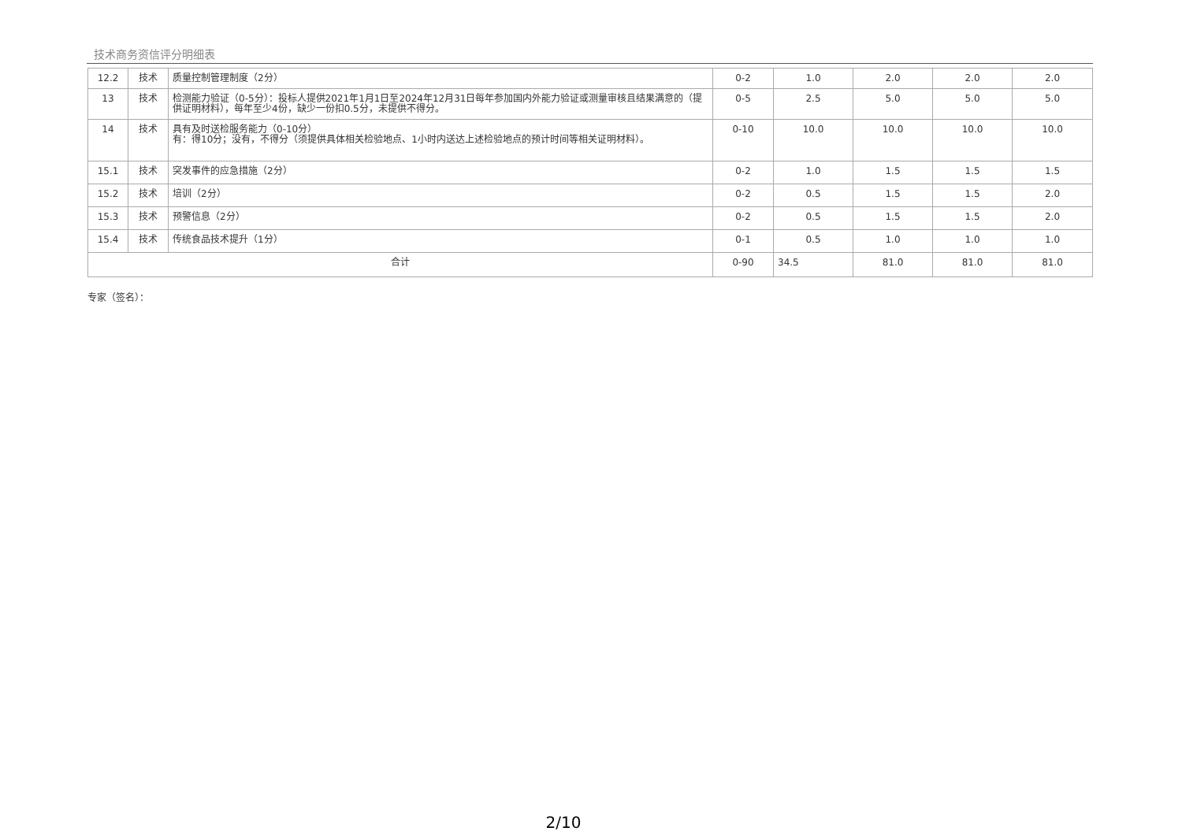技术商务资信评分明细表
| 12.2 | 技术 | 质量控制管理制度（2分） | 0-2 | 1.0 | 2.0 | 2.0 | 2.0 |
| 13 | 技术 | 检测能力验证（0-5分）：投标人提供2021年1月1日至2024年12月31日每年参加国内外能力验证或测量审核且结果满意的（提供证明材料），每年至少4份，缺少一份扣0.5分，未提供不得分。 | 0-5 | 2.5 | 5.0 | 5.0 | 5.0 |
| 14 | 技术 | 具有及时送检服务能力（0-10分） 有：得10分；没有，不得分（须提供具体相关检验地点、1小时内送达上述检验地点的预计时间等相关证明材料）。 | 0-10 | 10.0 | 10.0 | 10.0 | 10.0 |
| 15.1 | 技术 | 突发事件的应急措施（2分） | 0-2 | 1.0 | 1.5 | 1.5 | 1.5 |
| 15.2 | 技术 | 培训（2分） | 0-2 | 0.5 | 1.5 | 1.5 | 2.0 |
| 15.3 | 技术 | 预警信息（2分） | 0-2 | 0.5 | 1.5 | 1.5 | 2.0 |
| 15.4 | 技术 | 传统食品技术提升（1分） | 0-1 | 0.5 | 1.0 | 1.0 | 1.0 |
| 合计 | | | 0-90 | 34.5 | 81.0 | 81.0 | 81.0 |
专家（签名）：
2/10